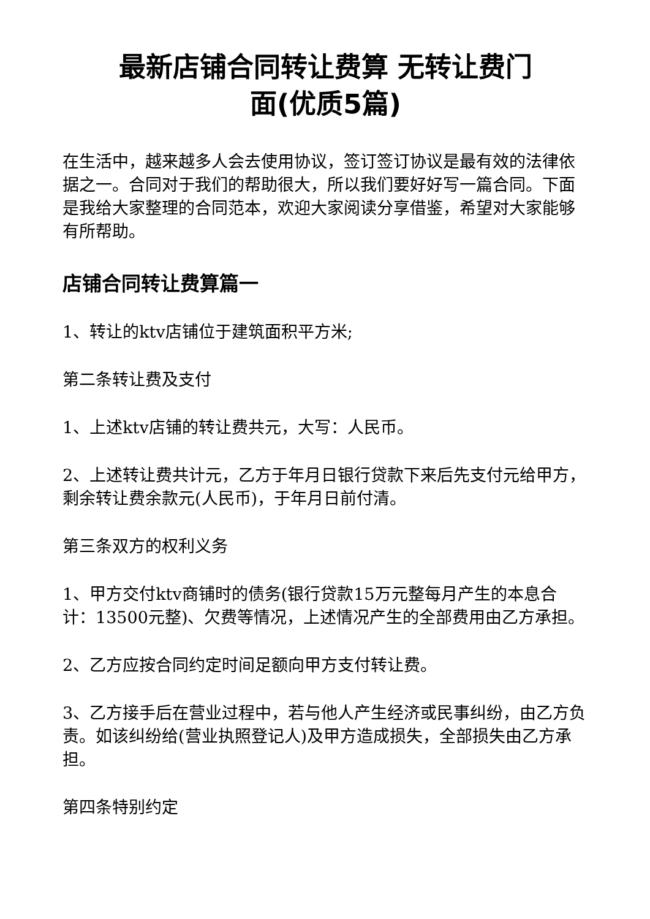最新店铺合同转让费算 无转让费门
面(优质5篇)
在生活中，越来越多人会去使用协议，签订签订协议是最有效的法律依据之一。合同对于我们的帮助很大，所以我们要好好写一篇合同。下面是我给大家整理的合同范本，欢迎大家阅读分享借鉴，希望对大家能够有所帮助。
店铺合同转让费算篇一
1、转让的ktv店铺位于建筑面积平方米;
第二条转让费及支付
1、上述ktv店铺的转让费共元，大写：人民币。
2、上述转让费共计元，乙方于年月日银行贷款下来后先支付元给甲方，剩余转让费余款元(人民币)，于年月日前付清。
第三条双方的权利义务
1、甲方交付ktv商铺时的债务(银行贷款15万元整每月产生的本息合计：13500元整)、欠费等情况，上述情况产生的全部费用由乙方承担。
2、乙方应按合同约定时间足额向甲方支付转让费。
3、乙方接手后在营业过程中，若与他人产生经济或民事纠纷，由乙方负责。如该纠纷给(营业执照登记人)及甲方造成损失，全部损失由乙方承担。
第四条特别约定